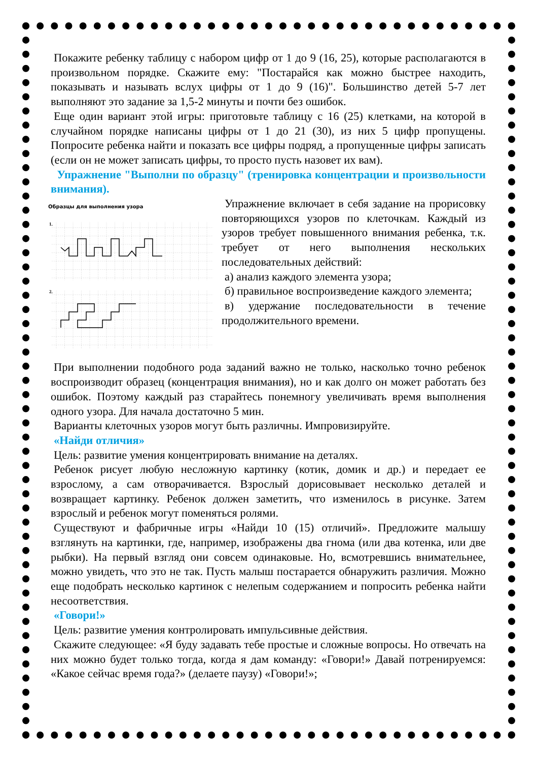Покажите ребенку таблицу с набором цифр от 1 до 9 (16, 25), которые располагаются в произвольном порядке. Скажите ему: "Постарайся как можно быстрее находить, показывать и называть вслух цифры от 1 до 9 (16)". Большинство детей 5-7 лет выполняют это задание за 1,5-2 минуты и почти без ошибок.
Еще один вариант этой игры: приготовьте таблицу с 16 (25) клетками, на которой в случайном порядке написаны цифры от 1 до 21 (30), из них 5 цифр пропущены. Попросите ребенка найти и показать все цифры подряд, а пропущенные цифры записать (если он не может записать цифры, то просто пусть назовет их вам).
Упражнение "Выполни по образцу" (тренировка концентрации и произвольности внимания).
Образцы для выполнения узора
1.
2.
Упражнение включает в себя задание на прорисовку повторяющихся узоров по клеточкам. Каждый из узоров требует повышенного внимания ребенка, т.к. требует от него выполнения нескольких последовательных действий:
а) анализ каждого элемента узора;
б) правильное воспроизведение каждого элемента;
в) удержание последовательности в течение продолжительного времени.
При выполнении подобного рода заданий важно не только, насколько точно ребенок воспроизводит образец (концентрация внимания), но и как долго он может работать без ошибок. Поэтому каждый раз старайтесь понемногу увеличивать время выполнения одного узора. Для начала достаточно 5 мин.
Варианты клеточных узоров могут быть различны. Импровизируйте.
«Найди отличия»
Цель: развитие умения концентрировать внимание на деталях.
Ребенок рисует любую несложную картинку (котик, домик и др.) и передает ее взрослому, а сам отворачивается. Взрослый дорисовывает несколько деталей и возвращает картинку. Ребенок должен заметить, что изменилось в рисунке. Затем взрослый и ребенок могут поменяться ролями.
Существуют и фабричные игры «Найди 10 (15) отличий». Предложите малышу взглянуть на картинки, где, например, изображены два гнома (или два котенка, или две рыбки). На первый взгляд они совсем одинаковые. Но, всмотревшись внимательнее, можно увидеть, что это не так. Пусть малыш постарается обнаружить различия. Можно еще подобрать несколько картинок с нелепым содержанием и попросить ребенка найти несоответствия.
«Говори!»
Цель: развитие умения контролировать импульсивные действия.
Скажите следующее: «Я буду задавать тебе простые и сложные вопросы. Но отвечать на них можно будет только тогда, когда я дам команду: «Говори!» Давай потренируемся: «Какое сейчас время года?» (делаете паузу) «Говори!»;